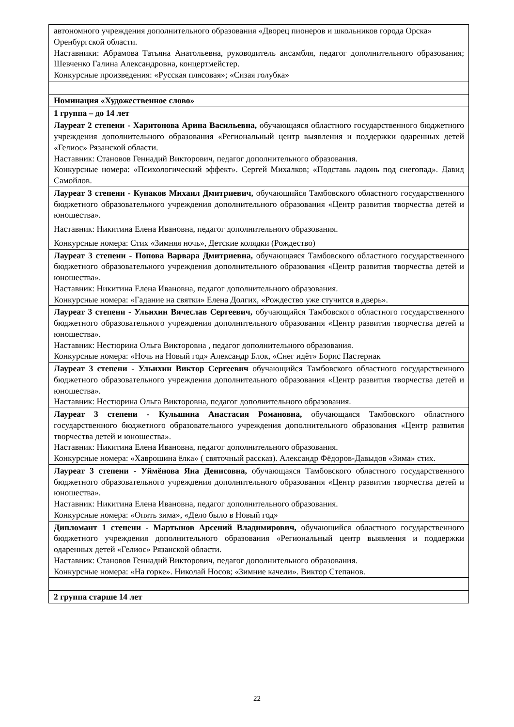| автономного учреждения дополнительного образования «Дворец пионеров и школьников города Орска» Оренбургской области. Наставники: Абрамова Татьяна Анатольевна, руководитель ансамбля, педагог дополнительного образования; Шевченко Галина Александровна, концертмейстер. Конкурсные произведения: «Русская плясовая»; «Сизая голубка» |
| Номинация «Художественное слово» |
| 1 группа – до 14 лет |
| Лауреат 2 степени - Харитонова Арина Васильевна, обучающаяся областного государственного бюджетного учреждения дополнительного образования «Региональный центр выявления и поддержки одаренных детей «Гелиос» Рязанской области. Наставник: Становов Геннадий Викторович, педагог дополнительного образования. Конкурсные номера: «Психологический эффект». Сергей Михалков; «Подставь ладонь под снегопад». Давид Самойлов. |
| Лауреат 3 степени - Кунаков Михаил Дмитриевич, обучающийся Тамбовского областного государственного бюджетного образовательного учреждения дополнительного образования «Центр развития творчества детей и юношества». Наставник: Никитина Елена Ивановна, педагог дополнительного образования. Конкурсные номера: Стих «Зимняя ночь», Детские колядки (Рождество) |
| Лауреат 3 степени - Попова Варвара Дмитриевна, обучающаяся Тамбовского областного государственного бюджетного образовательного учреждения дополнительного образования «Центр развития творчества детей и юношества». Наставник: Никитина Елена Ивановна, педагог дополнительного образования. Конкурсные номера: «Гадание на святки» Елена Долгих, «Рождество уже стучится в дверь». |
| Лауреат 3 степени - Ульихин Вячеслав Сергеевич, обучающийся Тамбовского областного государственного бюджетного образовательного учреждения дополнительного образования «Центр развития творчества детей и юношества». Наставник: Нестюрина Ольга Викторовна , педагог дополнительного образования. Конкурсные номера: «Ночь на Новый год» Александр Блок, «Снег идёт» Борис Пастернак |
| Лауреат 3 степени - Ульихин Виктор Сергеевич обучающийся Тамбовского областного государственного бюджетного образовательного учреждения дополнительного образования «Центр развития творчества детей и юношества». Наставник: Нестюрина Ольга Викторовна, педагог дополнительного образования. |
| Лауреат 3 степени - Кульшина Анастасия Романовна, обучающаяся Тамбовского областного государственного бюджетного образовательного учреждения дополнительного образования «Центр развития творчества детей и юношества». Наставник: Никитина Елена Ивановна, педагог дополнительного образования. Конкурсные номера: «Хаврошина ёлка» ( святочный рассказ). Александр Фёдоров-Давыдов «Зима» стих. |
| Лауреат 3 степени - Уймёнова Яна Денисовна, обучающаяся Тамбовского областного государственного бюджетного образовательного учреждения дополнительного образования «Центр развития творчества детей и юношества». Наставник: Никитина Елена Ивановна, педагог дополнительного образования. Конкурсные номера: «Опять зима», «Дело было в Новый год» |
| Дипломант 1 степени - Мартынов Арсений Владимирович, обучающийся областного государственного бюджетного учреждения дополнительного образования «Региональный центр выявления и поддержки одаренных детей «Гелиос» Рязанской области. Наставник: Становов Геннадий Викторович, педагог дополнительного образования. Конкурсные номера: «На горке». Николай Носов; «Зимние качели». Виктор Степанов. |
| 2 группа старше 14 лет |
22